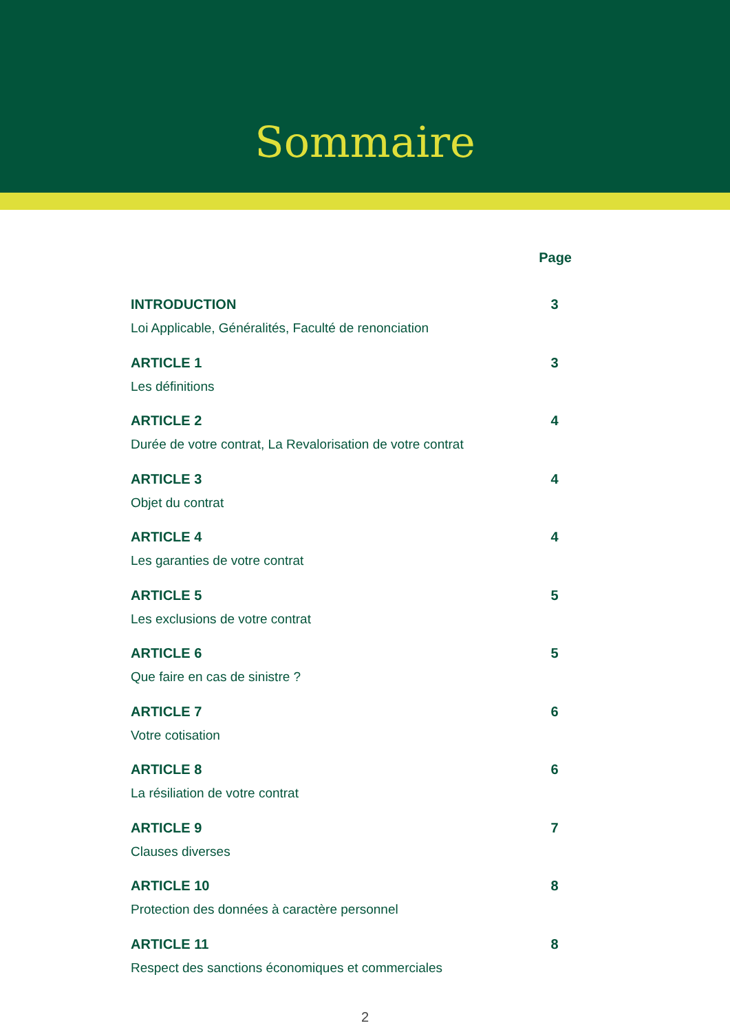Sommaire
Page
INTRODUCTION
Loi Applicable, Généralités, Faculté de renonciation
3
ARTICLE 1
Les définitions
3
ARTICLE 2
Durée de votre contrat, La Revalorisation de votre contrat
4
ARTICLE 3
Objet du contrat
4
ARTICLE 4
Les garanties de votre contrat
4
ARTICLE 5
Les exclusions de votre contrat
5
ARTICLE 6
Que faire en cas de sinistre ?
5
ARTICLE 7
Votre cotisation
6
ARTICLE 8
La résiliation de votre contrat
6
ARTICLE 9
Clauses diverses
7
ARTICLE 10
Protection des données à caractère personnel
8
ARTICLE 11
Respect des sanctions économiques et commerciales
8
2